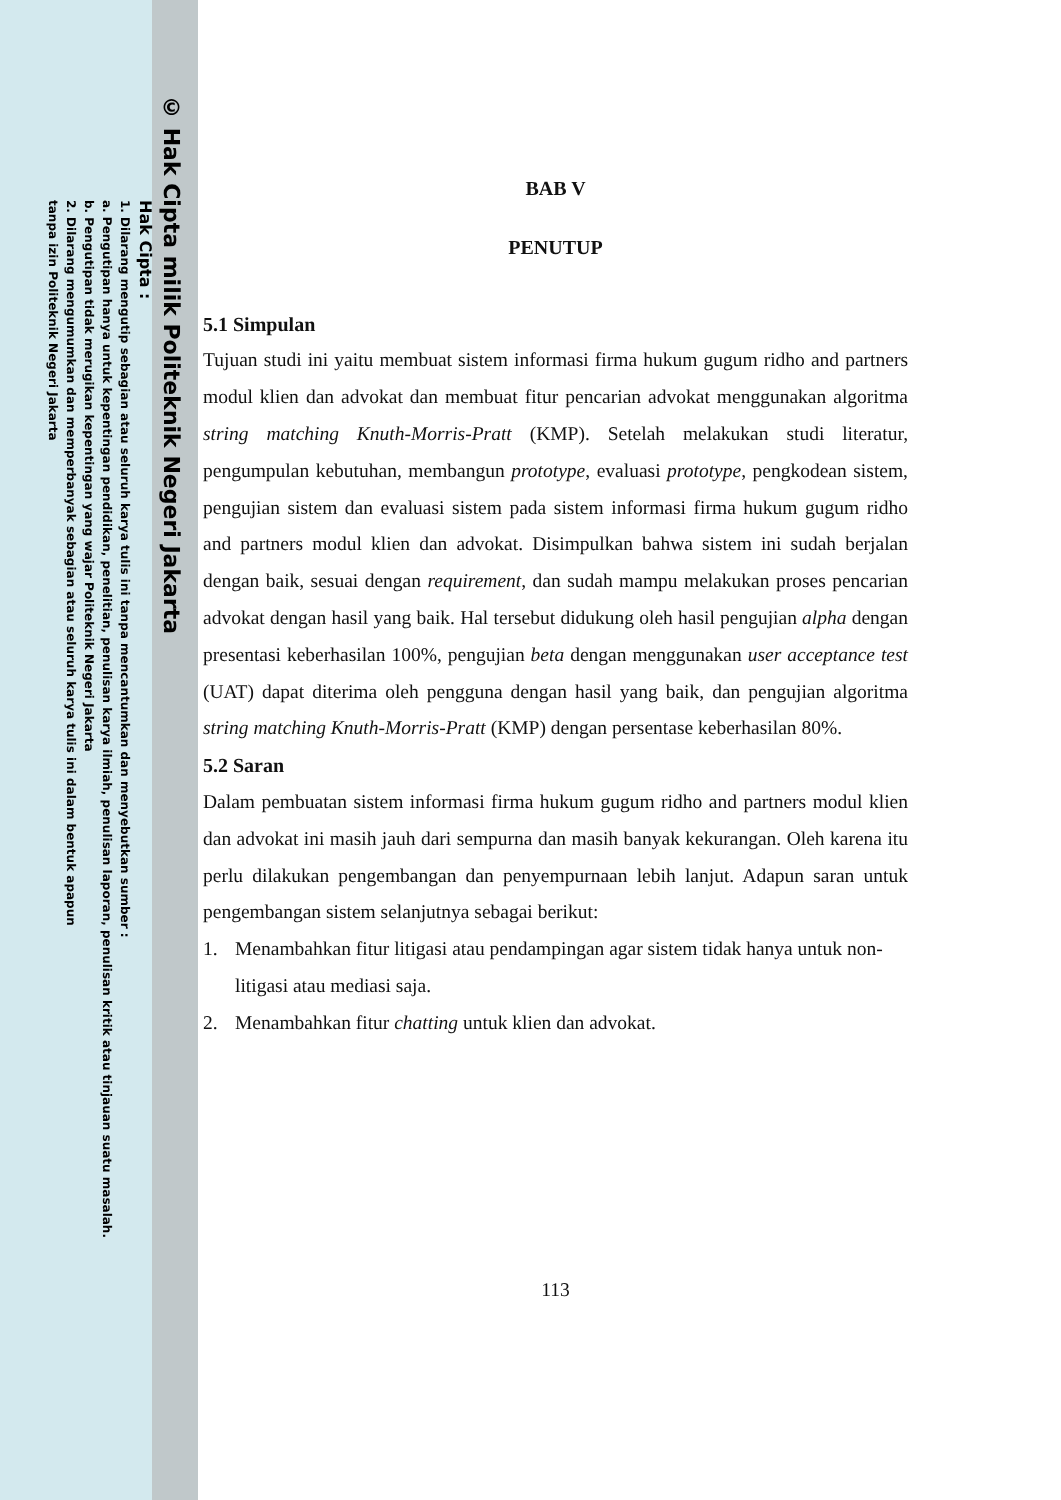© Hak Cipta milik Politeknik Negeri Jakarta
Hak Cipta :
1. Dilarang mengutip sebagian atau seluruh karya tulis ini tanpa mencantumkan dan menyebutkan sumber :
a. Pengutipan hanya untuk kepentingan pendidikan, penelitian, penulisan karya ilmiah, penulisan laporan, penulisan kritik atau tinjauan suatu masalah.
b. Pengutipan tidak merugikan kepentingan yang wajar Politeknik Negeri Jakarta
2. Dilarang mengumumkan dan memperbanyak sebagian atau seluruh karya tulis ini dalam bentuk apapun
tanpa izin Politeknik Negeri Jakarta
BAB V
PENUTUP
5.1 Simpulan
Tujuan studi ini yaitu membuat sistem informasi firma hukum gugum ridho and partners modul klien dan advokat dan membuat fitur pencarian advokat menggunakan algoritma string matching Knuth-Morris-Pratt (KMP). Setelah melakukan studi literatur, pengumpulan kebutuhan, membangun prototype, evaluasi prototype, pengkodean sistem, pengujian sistem dan evaluasi sistem pada sistem informasi firma hukum gugum ridho and partners modul klien dan advokat. Disimpulkan bahwa sistem ini sudah berjalan dengan baik, sesuai dengan requirement, dan sudah mampu melakukan proses pencarian advokat dengan hasil yang baik. Hal tersebut didukung oleh hasil pengujian alpha dengan presentasi keberhasilan 100%, pengujian beta dengan menggunakan user acceptance test (UAT) dapat diterima oleh pengguna dengan hasil yang baik, dan pengujian algoritma string matching Knuth-Morris-Pratt (KMP) dengan persentase keberhasilan 80%.
5.2 Saran
Dalam pembuatan sistem informasi firma hukum gugum ridho and partners modul klien dan advokat ini masih jauh dari sempurna dan masih banyak kekurangan. Oleh karena itu perlu dilakukan pengembangan dan penyempurnaan lebih lanjut. Adapun saran untuk pengembangan sistem selanjutnya sebagai berikut:
1. Menambahkan fitur litigasi atau pendampingan agar sistem tidak hanya untuk non-litigasi atau mediasi saja.
2. Menambahkan fitur chatting untuk klien dan advokat.
113